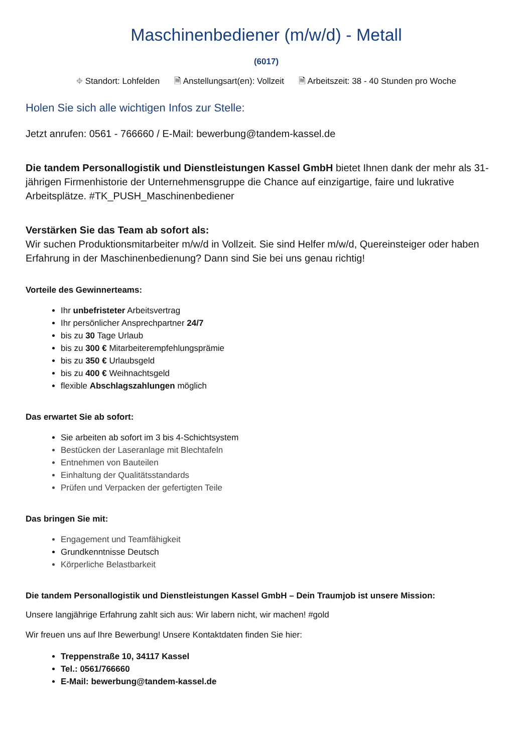Maschinenbediener (m/w/d) - Metall
(6017)
⌖ Standort: Lohfelden 🗎 Anstellungsart(en): Vollzeit 🗎 Arbeitszeit: 38 - 40 Stunden pro Woche
Holen Sie sich alle wichtigen Infos zur Stelle:
Jetzt anrufen: 0561 - 766660 / E-Mail: bewerbung@tandem-kassel.de
Die tandem Personallogistik und Dienstleistungen Kassel GmbH bietet Ihnen dank der mehr als 31-jährigen Firmenhistorie der Unternehmensgruppe die Chance auf einzigartige, faire und lukrative Arbeitsplätze. #TK_PUSH_Maschinenbediener
Verstärken Sie das Team ab sofort als:
Wir suchen Produktionsmitarbeiter m/w/d in Vollzeit. Sie sind Helfer m/w/d, Quereinsteiger oder haben Erfahrung in der Maschinenbedienung? Dann sind Sie bei uns genau richtig!
Vorteile des Gewinnerteams:
Ihr unbefristeter Arbeitsvertrag
Ihr persönlicher Ansprechpartner 24/7
bis zu 30 Tage Urlaub
bis zu 300 € Mitarbeiterempfehlungsprämie
bis zu 350 € Urlaubsgeld
bis zu 400 € Weihnachtsgeld
flexible Abschlagszahlungen möglich
Das erwartet Sie ab sofort:
Sie arbeiten ab sofort im 3 bis 4-Schichtsystem
Bestücken der Laseranlage mit Blechtafeln
Entnehmen von Bauteilen
Einhaltung der Qualitätsstandards
Prüfen und Verpacken der gefertigten Teile
Das bringen Sie mit:
Engagement und Teamfähigkeit
Grundkenntnisse Deutsch
Körperliche Belastbarkeit
Die tandem Personallogistik und Dienstleistungen Kassel GmbH – Dein Traumjob ist unsere Mission:
Unsere langjährige Erfahrung zahlt sich aus: Wir labern nicht, wir machen! #gold
Wir freuen uns auf Ihre Bewerbung! Unsere Kontaktdaten finden Sie hier:
Treppenstraße 10, 34117 Kassel
Tel.: 0561/766660
E-Mail: bewerbung@tandem-kassel.de